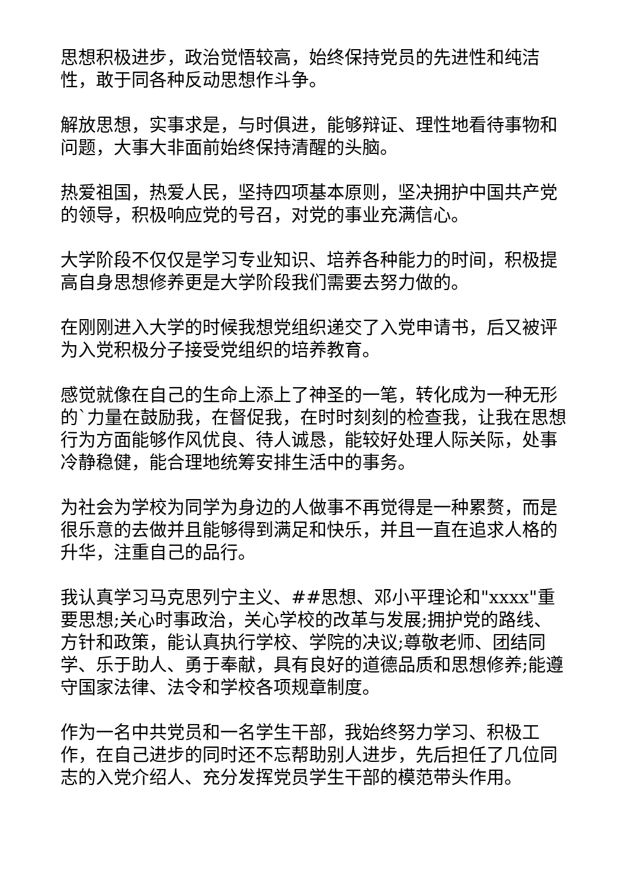思想积极进步，政治觉悟较高，始终保持党员的先进性和纯洁性，敢于同各种反动思想作斗争。
解放思想，实事求是，与时俱进，能够辩证、理性地看待事物和问题，大事大非面前始终保持清醒的头脑。
热爱祖国，热爱人民，坚持四项基本原则，坚决拥护中国共产党的领导，积极响应党的号召，对党的事业充满信心。
大学阶段不仅仅是学习专业知识、培养各种能力的时间，积极提高自身思想修养更是大学阶段我们需要去努力做的。
在刚刚进入大学的时候我想党组织递交了入党申请书，后又被评为入党积极分子接受党组织的培养教育。
感觉就像在自己的生命上添上了神圣的一笔，转化成为一种无形的`力量在鼓励我，在督促我，在时时刻刻的检查我，让我在思想行为方面能够作风优良、待人诚恳，能较好处理人际关际，处事冷静稳健，能合理地统筹安排生活中的事务。
为社会为学校为同学为身边的人做事不再觉得是一种累赘，而是很乐意的去做并且能够得到满足和快乐，并且一直在追求人格的升华，注重自己的品行。
我认真学习马克思列宁主义、##思想、邓小平理论和"xxxx"重要思想;关心时事政治，关心学校的改革与发展;拥护党的路线、方针和政策，能认真执行学校、学院的决议;尊敬老师、团结同学、乐于助人、勇于奉献，具有良好的道德品质和思想修养;能遵守国家法律、法令和学校各项规章制度。
作为一名中共党员和一名学生干部，我始终努力学习、积极工作，在自己进步的同时还不忘帮助别人进步，先后担任了几位同志的入党介绍人、充分发挥党员学生干部的模范带头作用。